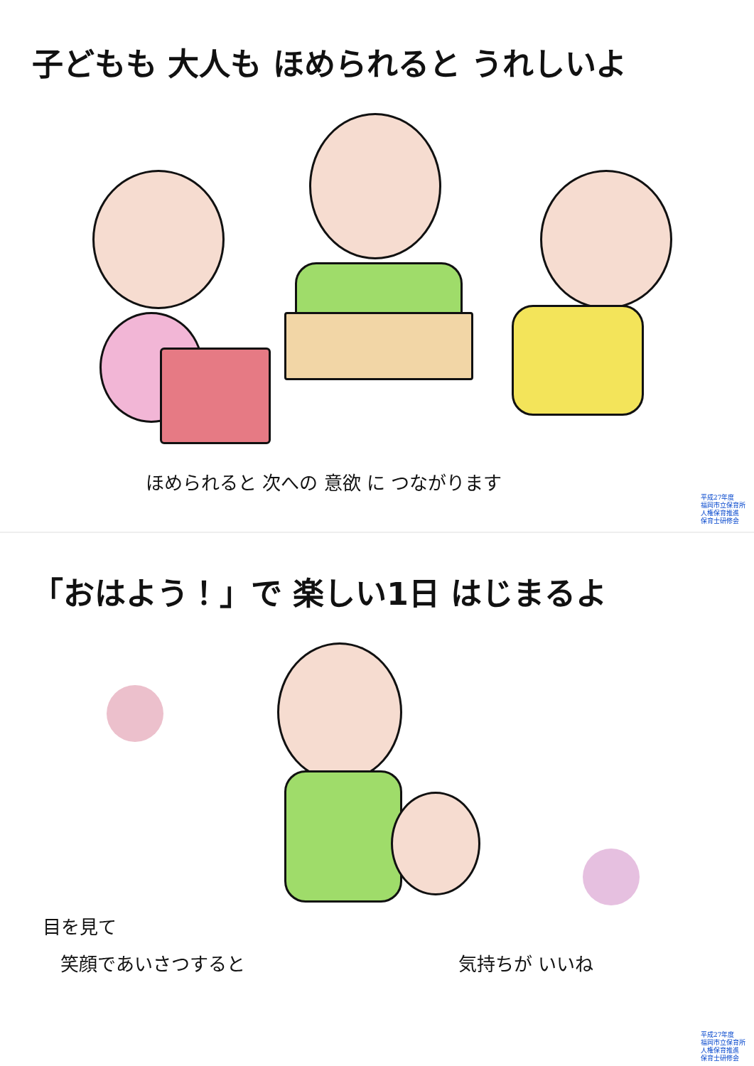子どもも 大人も ほめられると うれしいよ
ほめられると 次への 意欲 に つながります
平成27年度
福岡市立保育所
人権保育推進
保育士研修会
「おはよう！」で 楽しい1日 はじまるよ
目を見て
笑顔であいさつすると 気持ちが いいね
平成27年度
福岡市立保育所
人権保育推進
保育士研修会